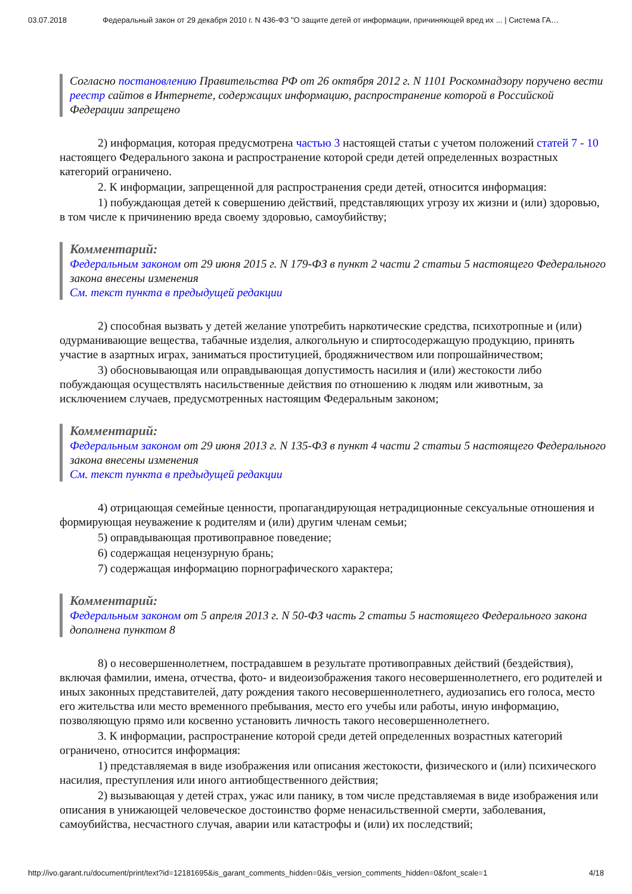03.07.2018 Федеральный закон от 29 декабря 2010 г. N 436-ФЗ "О защите детей от информации, причиняющей вред их ... | Система ГА…
Согласно постановлению Правительства РФ от 26 октября 2012 г. N 1101 Роскомнадзору поручено вести реестр сайтов в Интернете, содержащих информацию, распространение которой в Российской Федерации запрещено
2) информация, которая предусмотрена частью 3 настоящей статьи с учетом положений статей 7 - 10 настоящего Федерального закона и распространение которой среди детей определенных возрастных категорий ограничено.
2. К информации, запрещенной для распространения среди детей, относится информация:
1) побуждающая детей к совершению действий, представляющих угрозу их жизни и (или) здоровью, в том числе к причинению вреда своему здоровью, самоубийству;
Комментарий:
Федеральным законом от 29 июня 2015 г. N 179-ФЗ в пункт 2 части 2 статьи 5 настоящего Федерального закона внесены изменения
См. текст пункта в предыдущей редакции
2) способная вызвать у детей желание употребить наркотические средства, психотропные и (или) одурманивающие вещества, табачные изделия, алкогольную и спиртосодержащую продукцию, принять участие в азартных играх, заниматься проституцией, бродяжничеством или попрошайничеством;
3) обосновывающая или оправдывающая допустимость насилия и (или) жестокости либо побуждающая осуществлять насильственные действия по отношению к людям или животным, за исключением случаев, предусмотренных настоящим Федеральным законом;
Комментарий:
Федеральным законом от 29 июня 2013 г. N 135-ФЗ в пункт 4 части 2 статьи 5 настоящего Федерального закона внесены изменения
См. текст пункта в предыдущей редакции
4) отрицающая семейные ценности, пропагандирующая нетрадиционные сексуальные отношения и формирующая неуважение к родителям и (или) другим членам семьи;
5) оправдывающая противоправное поведение;
6) содержащая нецензурную брань;
7) содержащая информацию порнографического характера;
Комментарий:
Федеральным законом от 5 апреля 2013 г. N 50-ФЗ часть 2 статьи 5 настоящего Федерального закона дополнена пунктом 8
8) о несовершеннолетнем, пострадавшем в результате противоправных действий (бездействия), включая фамилии, имена, отчества, фото- и видеоизображения такого несовершеннолетнего, его родителей и иных законных представителей, дату рождения такого несовершеннолетнего, аудиозапись его голоса, место его жительства или место временного пребывания, место его учебы или работы, иную информацию, позволяющую прямо или косвенно установить личность такого несовершеннолетнего.
3. К информации, распространение которой среди детей определенных возрастных категорий ограничено, относится информация:
1) представляемая в виде изображения или описания жестокости, физического и (или) психического насилия, преступления или иного антиобщественного действия;
2) вызывающая у детей страх, ужас или панику, в том числе представляемая в виде изображения или описания в унижающей человеческое достоинство форме ненасильственной смерти, заболевания, самоубийства, несчастного случая, аварии или катастрофы и (или) их последствий;
http://ivo.garant.ru/document/print/text?id=12181695&is_garant_comments_hidden=0&is_version_comments_hidden=0&font_scale=1 4/18